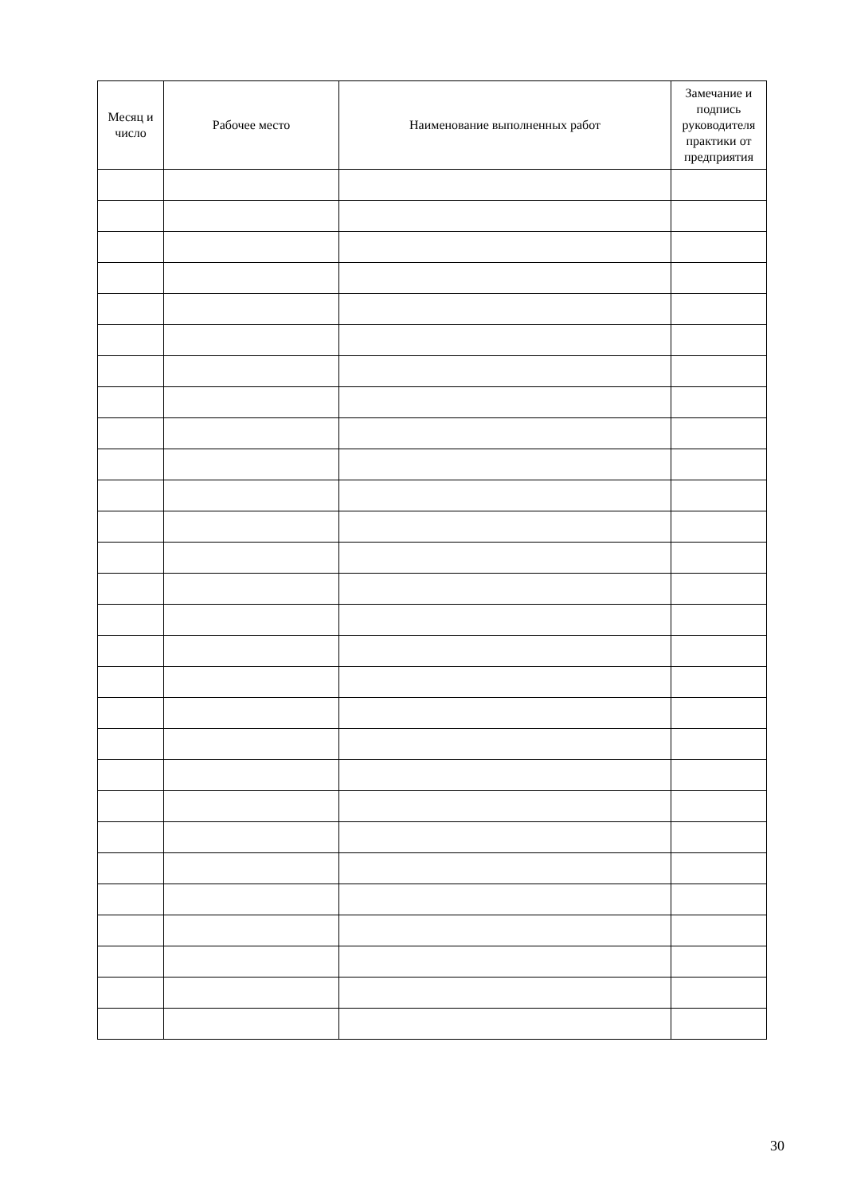| Месяц и число | Рабочее место | Наименование выполненных работ | Замечание и подпись руководителя практики от предприятия |
| --- | --- | --- | --- |
30